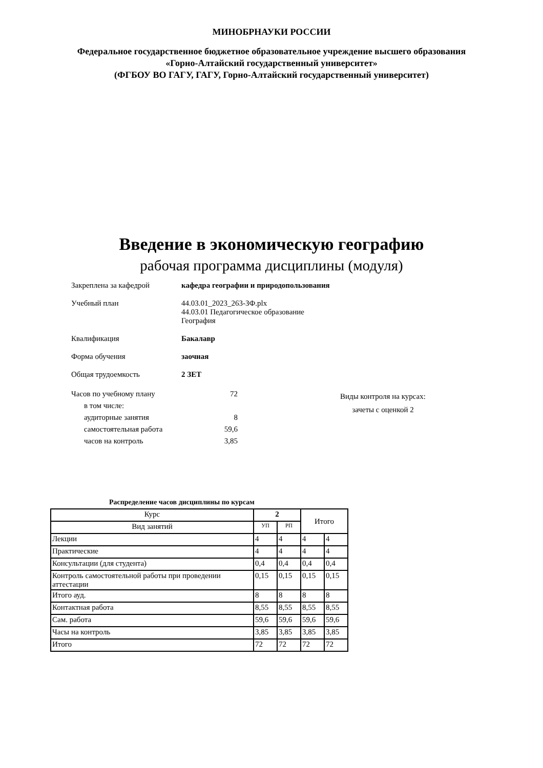МИНОБРНАУКИ РОССИИ
Федеральное государственное бюджетное образовательное учреждение высшего образования
«Горно-Алтайский государственный университет»
(ФГБОУ ВО ГАГУ, ГАГУ, Горно-Алтайский государственный университет)
Введение в экономическую географию
рабочая программа дисциплины (модуля)
Закреплена за кафедрой кафедра географии и природопользования
Учебный план 44.03.01_2023_263-ЗФ.plx
44.03.01 Педагогическое образование
География
Квалификация Бакалавр
Форма обучения заочная
Общая трудоемкость 2 ЗЕТ
| Часов по учебному плану | 72 |
| в том числе: | |
| аудиторные занятия | 8 |
| самостоятельная работа | 59,6 |
| часов на контроль | 3,85 |
Виды контроля на курсах:
зачеты с оценкой 2
Распределение часов дисциплины по курсам
| Курс | 2 | | Итого | |
| --- | --- | --- | --- | --- |
| Вид занятий | УП | РП | | |
| Лекции | 4 | 4 | 4 | 4 |
| Практические | 4 | 4 | 4 | 4 |
| Консультации (для студента) | 0,4 | 0,4 | 0,4 | 0,4 |
| Контроль самостоятельной работы при проведении аттестации | 0,15 | 0,15 | 0,15 | 0,15 |
| Итого ауд. | 8 | 8 | 8 | 8 |
| Контактная работа | 8,55 | 8,55 | 8,55 | 8,55 |
| Сам. работа | 59,6 | 59,6 | 59,6 | 59,6 |
| Часы на контроль | 3,85 | 3,85 | 3,85 | 3,85 |
| Итого | 72 | 72 | 72 | 72 |